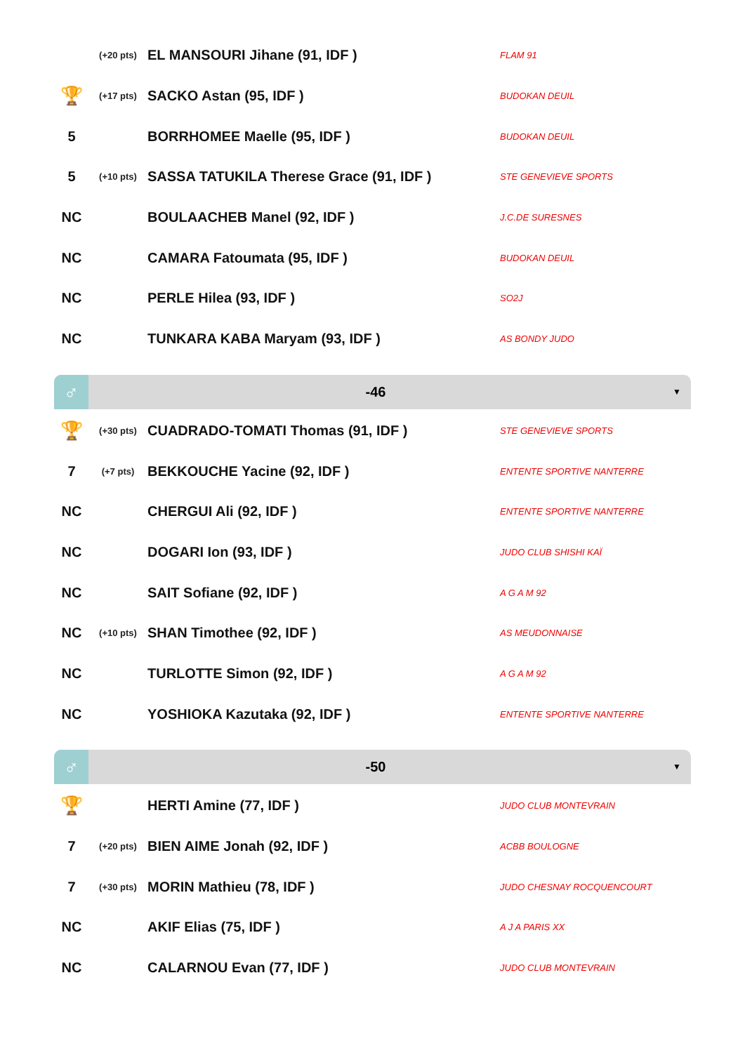| | (+20 pts) | EL MANSOURI Jihane (91, IDF ) | FLAM 91 |
| 🏆 | (+17 pts) | SACKO Astan (95, IDF ) | BUDOKAN DEUIL |
| 5 | | BORRHOMEE Maelle (95, IDF ) | BUDOKAN DEUIL |
| 5 | (+10 pts) | SASSA TATUKILA Therese Grace (91, IDF ) | STE GENEVIEVE SPORTS |
| NC | | BOULAACHEB Manel (92, IDF ) | J.C.DE SURESNES |
| NC | | CAMARA Fatoumata (95, IDF ) | BUDOKAN DEUIL |
| NC | | PERLE Hilea (93, IDF ) | SO2J |
| NC | | TUNKARA KABA Maryam (93, IDF ) | AS BONDY JUDO |
♂
-46
▼
| 🏆 | (+30 pts) | CUADRADO-TOMATI Thomas (91, IDF ) | STE GENEVIEVE SPORTS |
| 7 | (+7 pts) | BEKKOUCHE Yacine (92, IDF ) | ENTENTE SPORTIVE NANTERRE |
| NC | | CHERGUI Ali (92, IDF ) | ENTENTE SPORTIVE NANTERRE |
| NC | | DOGARI Ion (93, IDF ) | JUDO CLUB SHISHI KAÏ |
| NC | | SAIT Sofiane (92, IDF ) | A G A M 92 |
| NC | (+10 pts) | SHAN Timothee (92, IDF ) | AS MEUDONNAISE |
| NC | | TURLOTTE Simon (92, IDF ) | A G A M 92 |
| NC | | YOSHIOKA Kazutaka (92, IDF ) | ENTENTE SPORTIVE NANTERRE |
♂
-50
▼
| 🏆 | | HERTI Amine (77, IDF ) | JUDO CLUB MONTEVRAIN |
| 7 | (+20 pts) | BIEN AIME Jonah (92, IDF ) | ACBB BOULOGNE |
| 7 | (+30 pts) | MORIN Mathieu (78, IDF ) | JUDO CHESNAY ROCQUENCOURT |
| NC | | AKIF Elias (75, IDF ) | A J A PARIS XX |
| NC | | CALARNOU Evan (77, IDF ) | JUDO CLUB MONTEVRAIN |